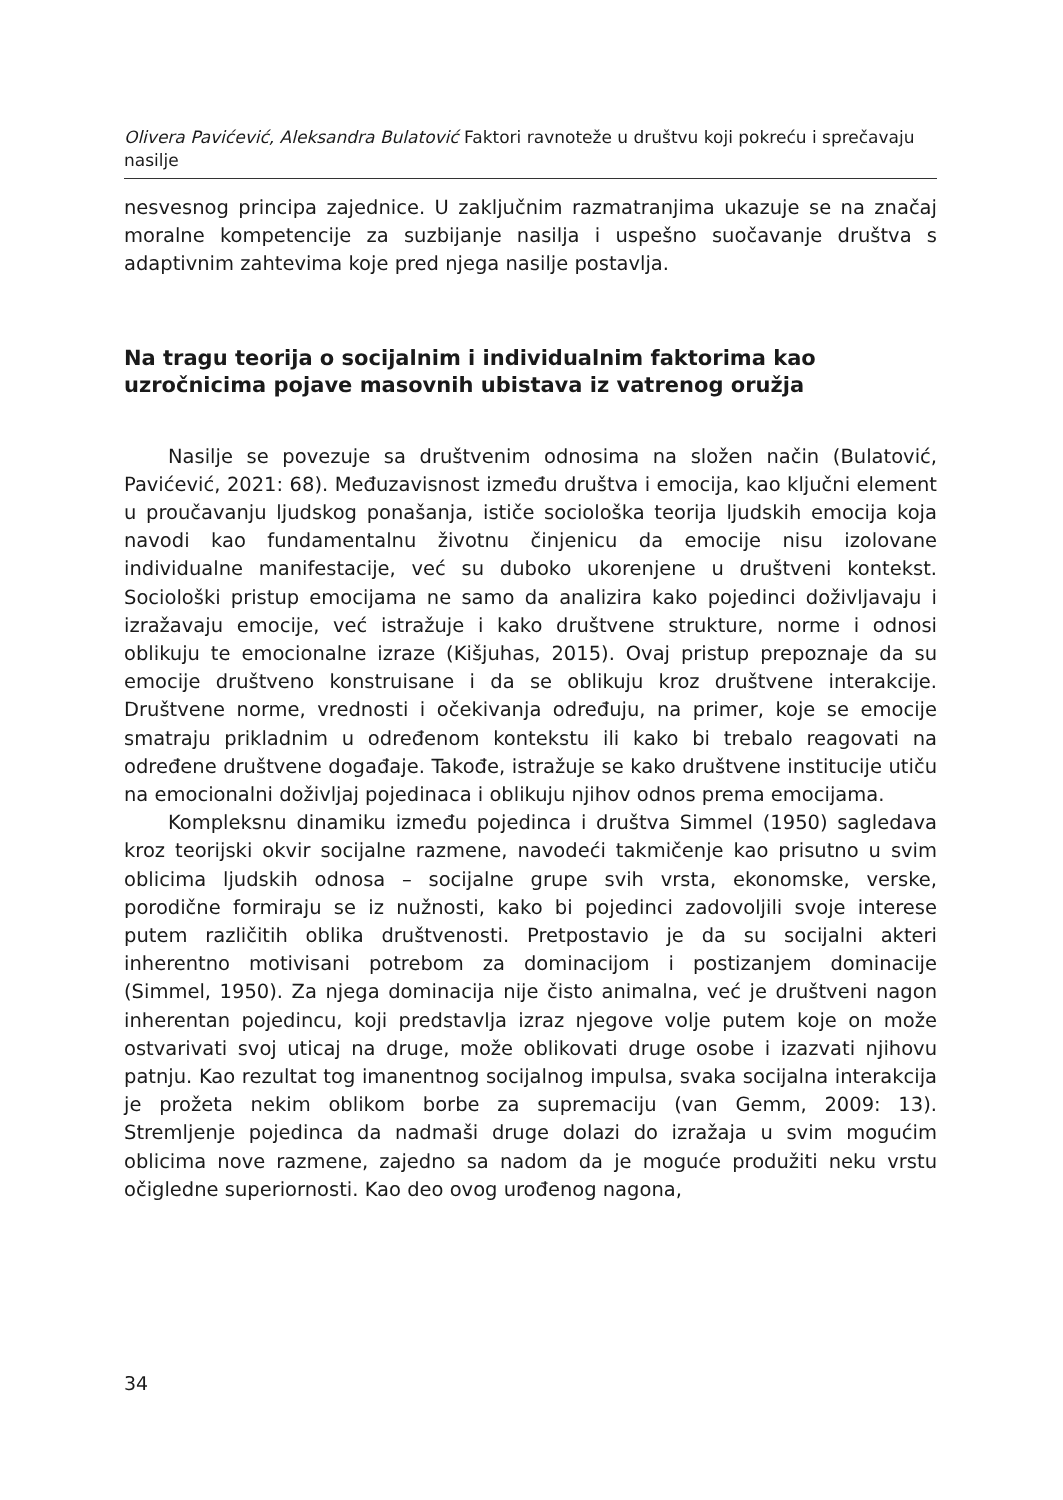Olivera Pavićević, Aleksandra Bulatović Faktori ravnoteže u društvu koji pokreću i sprečavaju nasilje
nesvesnog principa zajednice. U zaključnim razmatranjima ukazuje se na značaj moralne kompetencije za suzbijanje nasilja i uspešno suočavanje društva s adaptivnim zahtevima koje pred njega nasilje postavlja.
Na tragu teorija o socijalnim i individualnim faktorima kao uzročnicima pojave masovnih ubistava iz vatrenog oružja
Nasilje se povezuje sa društvenim odnosima na složen način (Bulatović, Pavićević, 2021: 68). Međuzavisnost između društva i emocija, kao ključni element u proučavanju ljudskog ponašanja, ističe sociološka teorija ljudskih emocija koja navodi kao fundamentalnu životnu činjenicu da emocije nisu izolovane individualne manifestacije, već su duboko ukorenjene u društveni kontekst. Sociološki pristup emocijama ne samo da analizira kako pojedinci doživljavaju i izražavaju emocije, već istražuje i kako društvene strukture, norme i odnosi oblikuju te emocionalne izraze (Kišjuhas, 2015). Ovaj pristup prepoznaje da su emocije društveno konstruisane i da se oblikuju kroz društvene interakcije. Društvene norme, vrednosti i očekivanja određuju, na primer, koje se emocije smatraju prikladnim u određenom kontekstu ili kako bi trebalo reagovati na određene društvene događaje. Takođe, istražuje se kako društvene institucije utiču na emocionalni doživljaj pojedinaca i oblikuju njihov odnos prema emocijama.
Kompleksnu dinamiku između pojedinca i društva Simmel (1950) sagledava kroz teorijski okvir socijalne razmene, navodeći takmičenje kao prisutno u svim oblicima ljudskih odnosa – socijalne grupe svih vrsta, ekonomske, verske, porodične formiraju se iz nužnosti, kako bi pojedinci zadovoljili svoje interese putem različitih oblika društvenosti. Pretpostavio je da su socijalni akteri inherentno motivisani potrebom za dominacijom i postizanjem dominacije (Simmel, 1950). Za njega dominacija nije čisto animalna, već je društveni nagon inherentan pojedincu, koji predstavlja izraz njegove volje putem koje on može ostvarivati svoj uticaj na druge, može oblikovati druge osobe i izazvati njihovu patnju. Kao rezultat tog imanentnog socijalnog impulsa, svaka socijalna interakcija je prožeta nekim oblikom borbe za supremaciju (van Gemm, 2009: 13). Stremljenje pojedinca da nadmaši druge dolazi do izražaja u svim mogućim oblicima nove razmene, zajedno sa nadom da je moguće produžiti neku vrstu očigledne superiornosti. Kao deo ovog urođenog nagona,
34